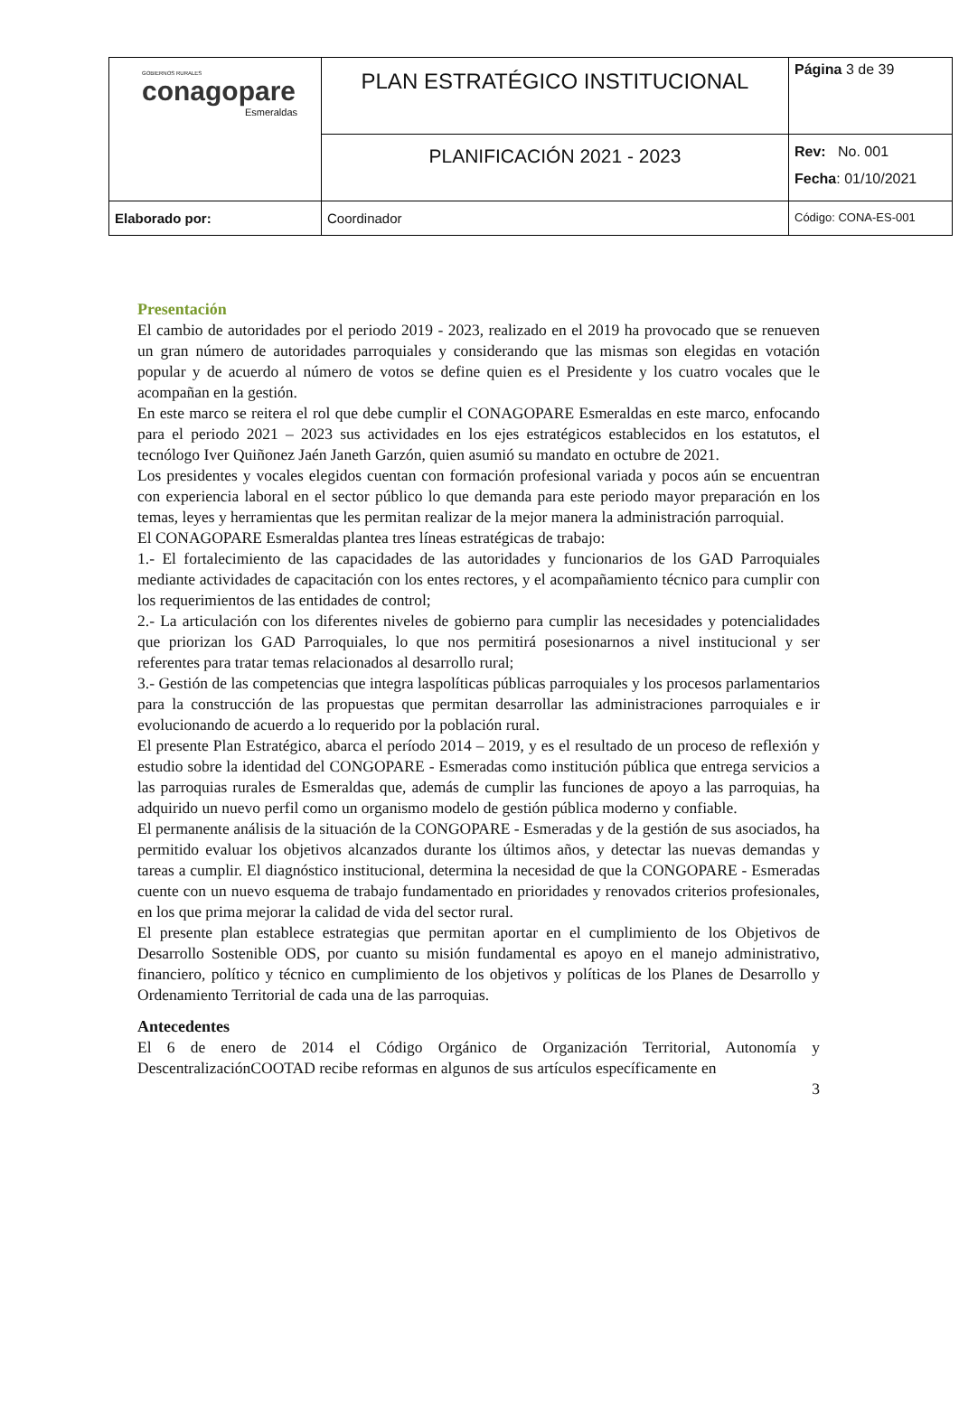| GOBIERNOS RURALES conagopare Esmeraldas | PLAN ESTRATÉGICO INSTITUCIONAL | Página 3 de 39 |
| | PLANIFICACIÓN 2021 - 2023 | Rev: No. 001 Fecha : 01/10/2021 |
| Elaborado por: | Coordinador | Código: CONA-ES-001 |
Presentación
El cambio de autoridades por el periodo 2019 - 2023, realizado en el 2019 ha provocado que se renueven un gran número de autoridades parroquiales y considerando que las mismas son elegidas en votación popular y de acuerdo al número de votos se define quien es el Presidente y los cuatro vocales que le acompañan en la gestión.
En este marco se reitera el rol que debe cumplir el CONAGOPARE Esmeraldas en este marco, enfocando para el periodo 2021 – 2023 sus actividades en los ejes estratégicos establecidos en los estatutos, el tecnólogo Iver Quiñonez Jaén Janeth Garzón, quien asumió su mandato en octubre de 2021.
Los presidentes y vocales elegidos cuentan con formación profesional variada y pocos aún se encuentran con experiencia laboral en el sector público lo que demanda para este periodo mayor preparación en los temas, leyes y herramientas que les permitan realizar de la mejor manera la administración parroquial.
El CONAGOPARE Esmeraldas plantea tres líneas estratégicas de trabajo:
1.- El fortalecimiento de las capacidades de las autoridades y funcionarios de los GAD Parroquiales mediante actividades de capacitación con los entes rectores, y el acompañamiento técnico para cumplir con los requerimientos de las entidades de control;
2.- La articulación con los diferentes niveles de gobierno para cumplir las necesidades y potencialidades que priorizan los GAD Parroquiales, lo que nos permitirá posesionarnos a nivel institucional y ser referentes para tratar temas relacionados al desarrollo rural;
3.- Gestión de las competencias que integra laspolíticas públicas parroquiales y los procesos parlamentarios para la construcción de las propuestas que permitan desarrollar las administraciones parroquiales e ir evolucionando de acuerdo a lo requerido por la población rural.
El presente Plan Estratégico, abarca el período 2014 – 2019, y es el resultado de un proceso de reflexión y estudio sobre la identidad del CONGOPARE - Esmeradas como institución pública que entrega servicios a las parroquias rurales de Esmeraldas que, además de cumplir las funciones de apoyo a las parroquias, ha adquirido un nuevo perfil como un organismo modelo de gestión pública moderno y confiable.
El permanente análisis de la situación de la CONGOPARE - Esmeradas y de la gestión de sus asociados, ha permitido evaluar los objetivos alcanzados durante los últimos años, y detectar las nuevas demandas y tareas a cumplir. El diagnóstico institucional, determina la necesidad de que la CONGOPARE - Esmeradas cuente con un nuevo esquema de trabajo fundamentado en prioridades y renovados criterios profesionales, en los que prima mejorar la calidad de vida del sector rural.
El presente plan establece estrategias que permitan aportar en el cumplimiento de los Objetivos de Desarrollo Sostenible ODS, por cuanto su misión fundamental es apoyo en el manejo administrativo, financiero, político y técnico en cumplimiento de los objetivos y políticas de los Planes de Desarrollo y Ordenamiento Territorial de cada una de las parroquias.
Antecedentes
El 6 de enero de 2014 el Código Orgánico de Organización Territorial, Autonomía y DescentralizaciónCOOTAD recibe reformas en algunos de sus artículos específicamente en
3